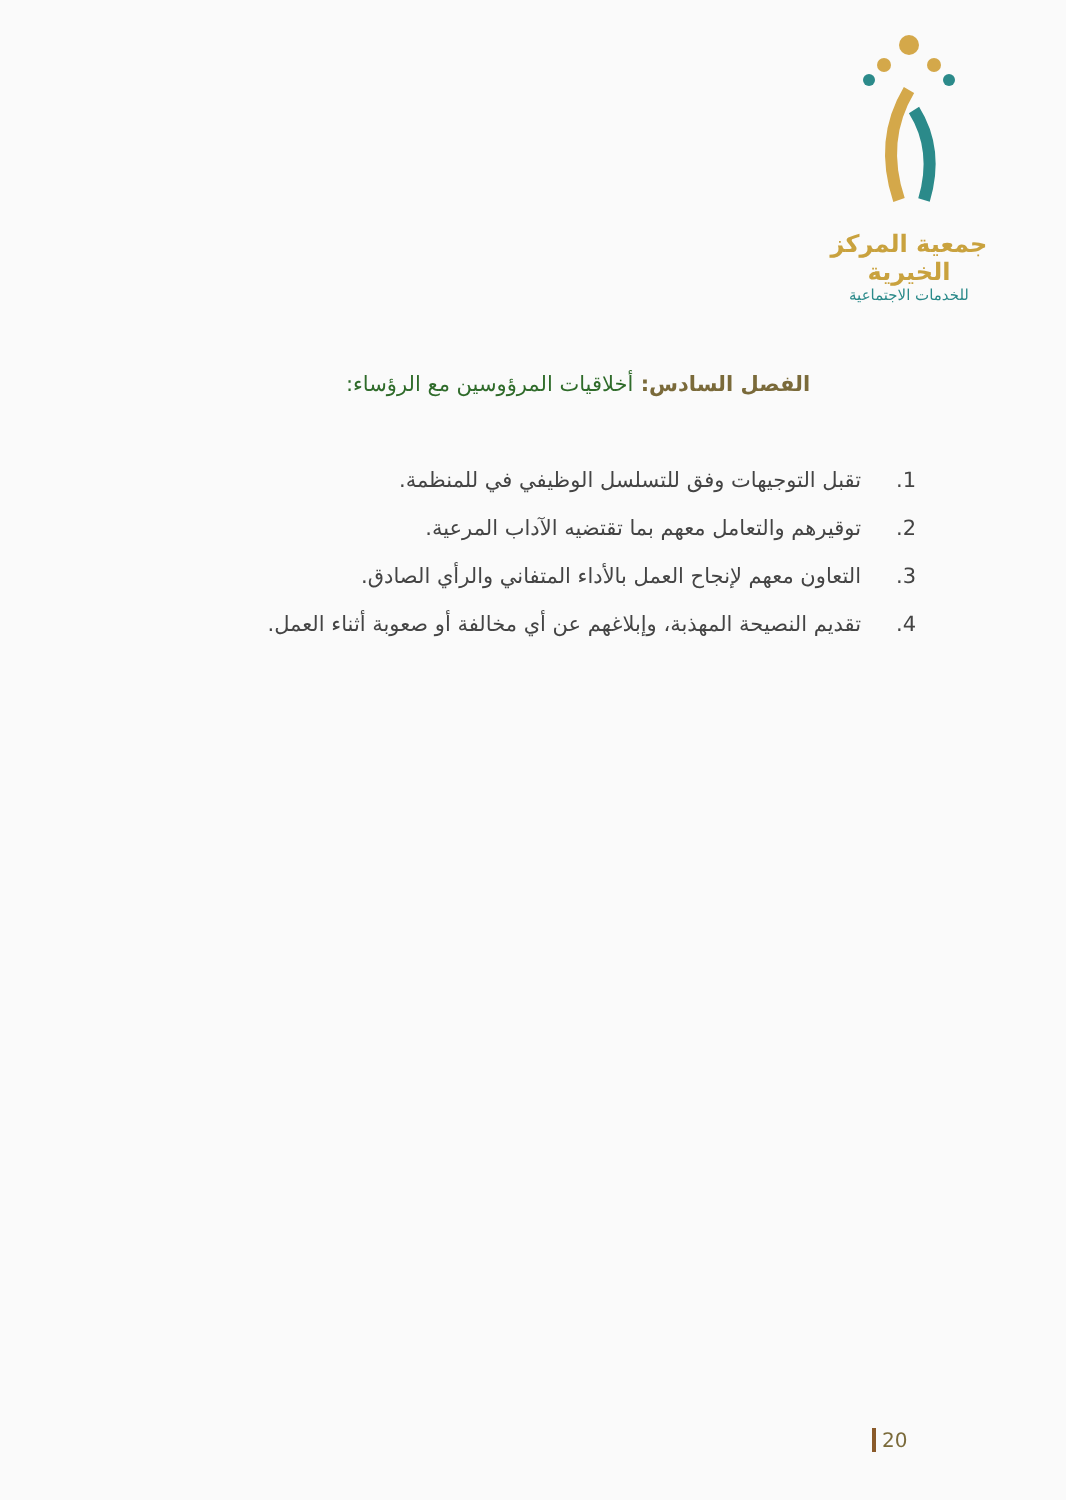جمعية المركز الخيرية
للخدمات الاجتماعية
الفصل السادس: أخلاقيات المرؤوسين مع الرؤساء:
1. تقبل التوجيهات وفق للتسلسل الوظيفي في للمنظمة.
2. توقيرهم والتعامل معهم بما تقتضيه الآداب المرعية.
3. التعاون معهم لإنجاح العمل بالأداء المتفاني والرأي الصادق.
4. تقديم النصيحة المهذبة، وإبلاغهم عن أي مخالفة أو صعوبة أثناء العمل.
20